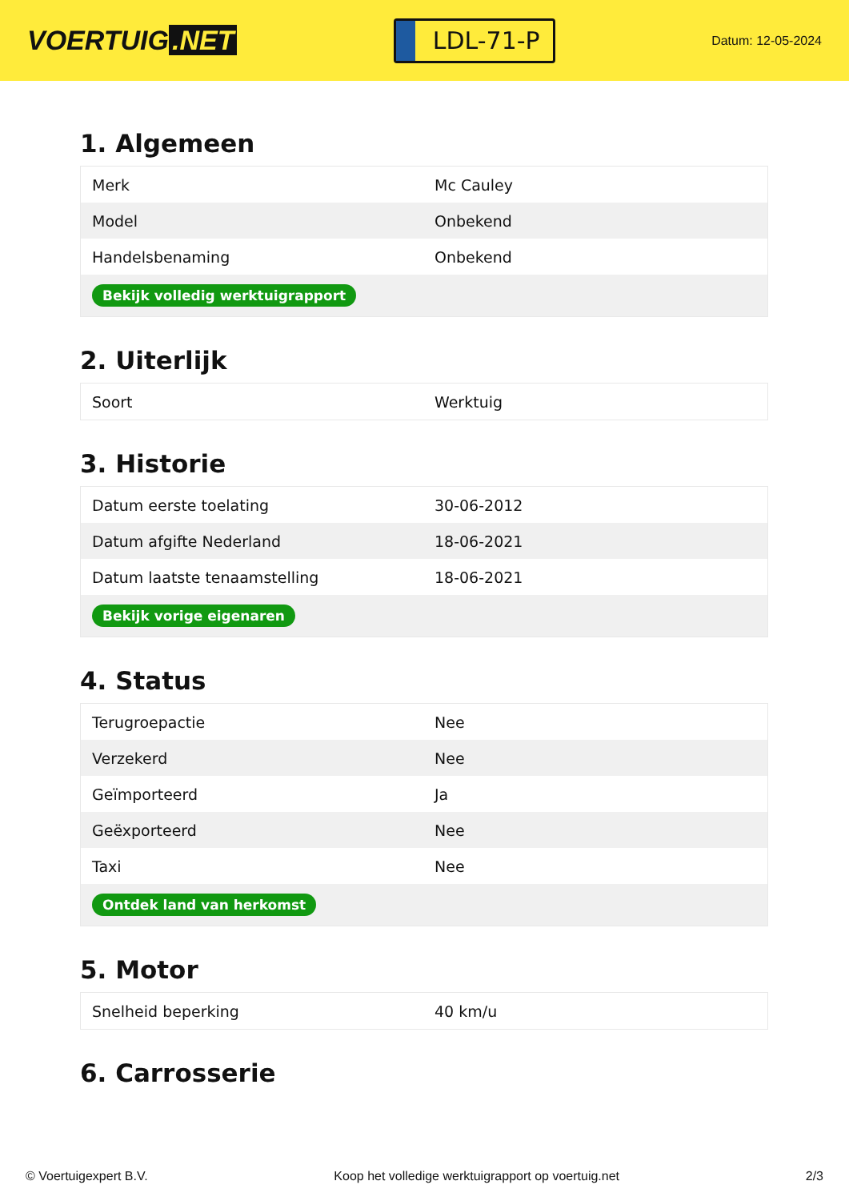VOERTUIG.NET
LDL-71-P
Datum: 12-05-2024
1. Algemeen
| Merk | Mc Cauley |
| Model | Onbekend |
| Handelsbenaming | Onbekend |
| Bekijk volledig werktuigrapport | |
2. Uiterlijk
| Soort | Werktuig |
3. Historie
| Datum eerste toelating | 30-06-2012 |
| Datum afgifte Nederland | 18-06-2021 |
| Datum laatste tenaamstelling | 18-06-2021 |
| Bekijk vorige eigenaren | |
4. Status
| Terugroepactie | Nee |
| Verzekerd | Nee |
| Geïmporteerd | Ja |
| Geëxporteerd | Nee |
| Taxi | Nee |
| Ontdek land van herkomst | |
5. Motor
| Snelheid beperking | 40 km/u |
6. Carrosserie
© Voertuigexpert B.V. Koop het volledige werktuigrapport op voertuig.net 2/3